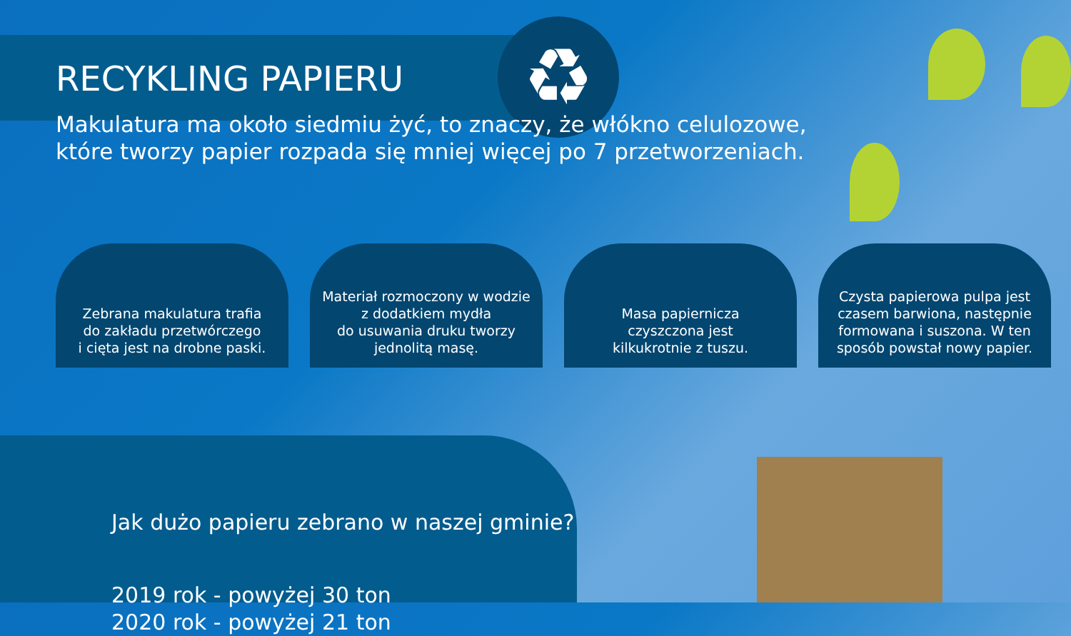♻
RECYKLING PAPIERU
Makulatura ma około siedmiu żyć, to znaczy, że włókno celulozowe,
które tworzy papier rozpada się mniej więcej po 7 przetworzeniach.
Zebrana makulatura trafia
do zakładu przetwórczego
i cięta jest na drobne paski.
Materiał rozmoczony w wodzie
z dodatkiem mydła
do usuwania druku tworzy
jednolitą masę.
Masa papiernicza
czyszczona jest
kilkukrotnie z tuszu.
Czysta papierowa pulpa jest
czasem barwiona, następnie
formowana i suszona. W ten
sposób powstał nowy papier.
Jak dużo papieru zebrano w naszej gminie?
2019 rok - powyżej 30 ton
2020 rok - powyżej 21 ton